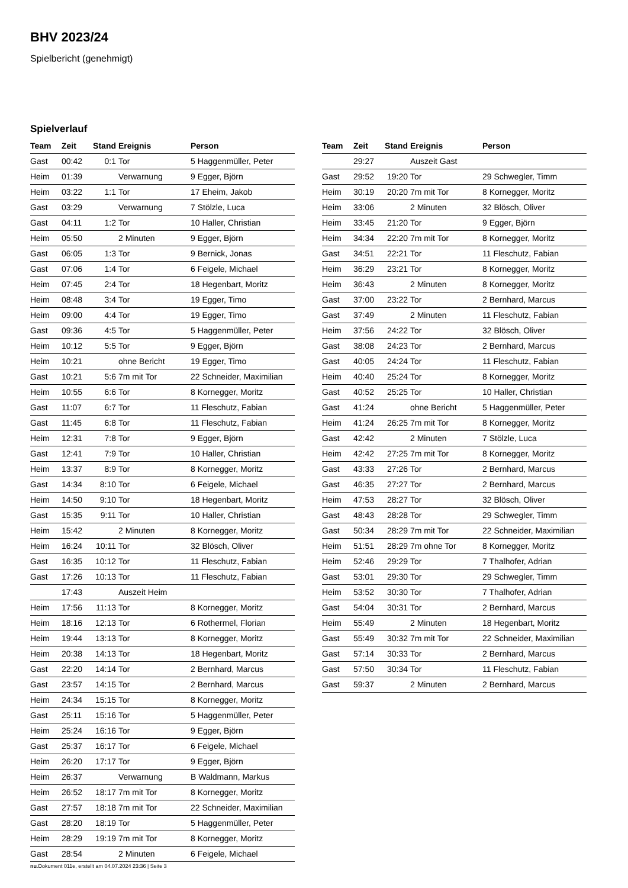BHV 2023/24
Spielbericht (genehmigt)
Spielverlauf
| Team | Zeit | Stand | Ereignis | Person |
| --- | --- | --- | --- | --- |
| Gast | 00:42 | 0:1 | Tor | 5 Haggenmüller, Peter |
| Heim | 01:39 | | Verwarnung | 9 Egger, Björn |
| Heim | 03:22 | 1:1 | Tor | 17 Eheim, Jakob |
| Gast | 03:29 | | Verwarnung | 7 Stölzle, Luca |
| Gast | 04:11 | 1:2 | Tor | 10 Haller, Christian |
| Heim | 05:50 | | 2 Minuten | 9 Egger, Björn |
| Gast | 06:05 | 1:3 | Tor | 9 Bernick, Jonas |
| Gast | 07:06 | 1:4 | Tor | 6 Feigele, Michael |
| Heim | 07:45 | 2:4 | Tor | 18 Hegenbart, Moritz |
| Heim | 08:48 | 3:4 | Tor | 19 Egger, Timo |
| Heim | 09:00 | 4:4 | Tor | 19 Egger, Timo |
| Gast | 09:36 | 4:5 | Tor | 5 Haggenmüller, Peter |
| Heim | 10:12 | 5:5 | Tor | 9 Egger, Björn |
| Heim | 10:21 | | ohne Bericht | 19 Egger, Timo |
| Gast | 10:21 | 5:6 | 7m mit Tor | 22 Schneider, Maximilian |
| Heim | 10:55 | 6:6 | Tor | 8 Kornegger, Moritz |
| Gast | 11:07 | 6:7 | Tor | 11 Fleschutz, Fabian |
| Gast | 11:45 | 6:8 | Tor | 11 Fleschutz, Fabian |
| Heim | 12:31 | 7:8 | Tor | 9 Egger, Björn |
| Gast | 12:41 | 7:9 | Tor | 10 Haller, Christian |
| Heim | 13:37 | 8:9 | Tor | 8 Kornegger, Moritz |
| Gast | 14:34 | 8:10 | Tor | 6 Feigele, Michael |
| Heim | 14:50 | 9:10 | Tor | 18 Hegenbart, Moritz |
| Gast | 15:35 | 9:11 | Tor | 10 Haller, Christian |
| Heim | 15:42 | | 2 Minuten | 8 Kornegger, Moritz |
| Heim | 16:24 | 10:11 | Tor | 32 Blösch, Oliver |
| Gast | 16:35 | 10:12 | Tor | 11 Fleschutz, Fabian |
| Gast | 17:26 | 10:13 | Tor | 11 Fleschutz, Fabian |
| | 17:43 | | Auszeit Heim | |
| Heim | 17:56 | 11:13 | Tor | 8 Kornegger, Moritz |
| Heim | 18:16 | 12:13 | Tor | 6 Rothermel, Florian |
| Heim | 19:44 | 13:13 | Tor | 8 Kornegger, Moritz |
| Heim | 20:38 | 14:13 | Tor | 18 Hegenbart, Moritz |
| Gast | 22:20 | 14:14 | Tor | 2 Bernhard, Marcus |
| Gast | 23:57 | 14:15 | Tor | 2 Bernhard, Marcus |
| Heim | 24:34 | 15:15 | Tor | 8 Kornegger, Moritz |
| Gast | 25:11 | 15:16 | Tor | 5 Haggenmüller, Peter |
| Heim | 25:24 | 16:16 | Tor | 9 Egger, Björn |
| Gast | 25:37 | 16:17 | Tor | 6 Feigele, Michael |
| Heim | 26:20 | 17:17 | Tor | 9 Egger, Björn |
| Heim | 26:37 | | Verwarnung | B Waldmann, Markus |
| Heim | 26:52 | 18:17 | 7m mit Tor | 8 Kornegger, Moritz |
| Gast | 27:57 | 18:18 | 7m mit Tor | 22 Schneider, Maximilian |
| Gast | 28:20 | 18:19 | Tor | 5 Haggenmüller, Peter |
| Heim | 28:29 | 19:19 | 7m mit Tor | 8 Kornegger, Moritz |
| Gast | 28:54 | | 2 Minuten | 6 Feigele, Michael |
| Team | Zeit | Stand | Ereignis | Person |
| --- | --- | --- | --- | --- |
| | 29:27 | | Auszeit Gast | |
| Gast | 29:52 | 19:20 | Tor | 29 Schwegler, Timm |
| Heim | 30:19 | 20:20 | 7m mit Tor | 8 Kornegger, Moritz |
| Heim | 33:06 | | 2 Minuten | 32 Blösch, Oliver |
| Heim | 33:45 | 21:20 | Tor | 9 Egger, Björn |
| Heim | 34:34 | 22:20 | 7m mit Tor | 8 Kornegger, Moritz |
| Gast | 34:51 | 22:21 | Tor | 11 Fleschutz, Fabian |
| Heim | 36:29 | 23:21 | Tor | 8 Kornegger, Moritz |
| Heim | 36:43 | | 2 Minuten | 8 Kornegger, Moritz |
| Gast | 37:00 | 23:22 | Tor | 2 Bernhard, Marcus |
| Gast | 37:49 | | 2 Minuten | 11 Fleschutz, Fabian |
| Heim | 37:56 | 24:22 | Tor | 32 Blösch, Oliver |
| Gast | 38:08 | 24:23 | Tor | 2 Bernhard, Marcus |
| Gast | 40:05 | 24:24 | Tor | 11 Fleschutz, Fabian |
| Heim | 40:40 | 25:24 | Tor | 8 Kornegger, Moritz |
| Gast | 40:52 | 25:25 | Tor | 10 Haller, Christian |
| Gast | 41:24 | | ohne Bericht | 5 Haggenmüller, Peter |
| Heim | 41:24 | 26:25 | 7m mit Tor | 8 Kornegger, Moritz |
| Gast | 42:42 | | 2 Minuten | 7 Stölzle, Luca |
| Heim | 42:42 | 27:25 | 7m mit Tor | 8 Kornegger, Moritz |
| Gast | 43:33 | 27:26 | Tor | 2 Bernhard, Marcus |
| Gast | 46:35 | 27:27 | Tor | 2 Bernhard, Marcus |
| Heim | 47:53 | 28:27 | Tor | 32 Blösch, Oliver |
| Gast | 48:43 | 28:28 | Tor | 29 Schwegler, Timm |
| Gast | 50:34 | 28:29 | 7m mit Tor | 22 Schneider, Maximilian |
| Heim | 51:51 | 28:29 | 7m ohne Tor | 8 Kornegger, Moritz |
| Heim | 52:46 | 29:29 | Tor | 7 Thalhofer, Adrian |
| Gast | 53:01 | 29:30 | Tor | 29 Schwegler, Timm |
| Heim | 53:52 | 30:30 | Tor | 7 Thalhofer, Adrian |
| Gast | 54:04 | 30:31 | Tor | 2 Bernhard, Marcus |
| Heim | 55:49 | | 2 Minuten | 18 Hegenbart, Moritz |
| Gast | 55:49 | 30:32 | 7m mit Tor | 22 Schneider, Maximilian |
| Gast | 57:14 | 30:33 | Tor | 2 Bernhard, Marcus |
| Gast | 57:50 | 30:34 | Tor | 11 Fleschutz, Fabian |
| Gast | 59:37 | | 2 Minuten | 2 Bernhard, Marcus |
nu.Dokument 011e, erstellt am 04.07.2024 23:36 | Seite 3